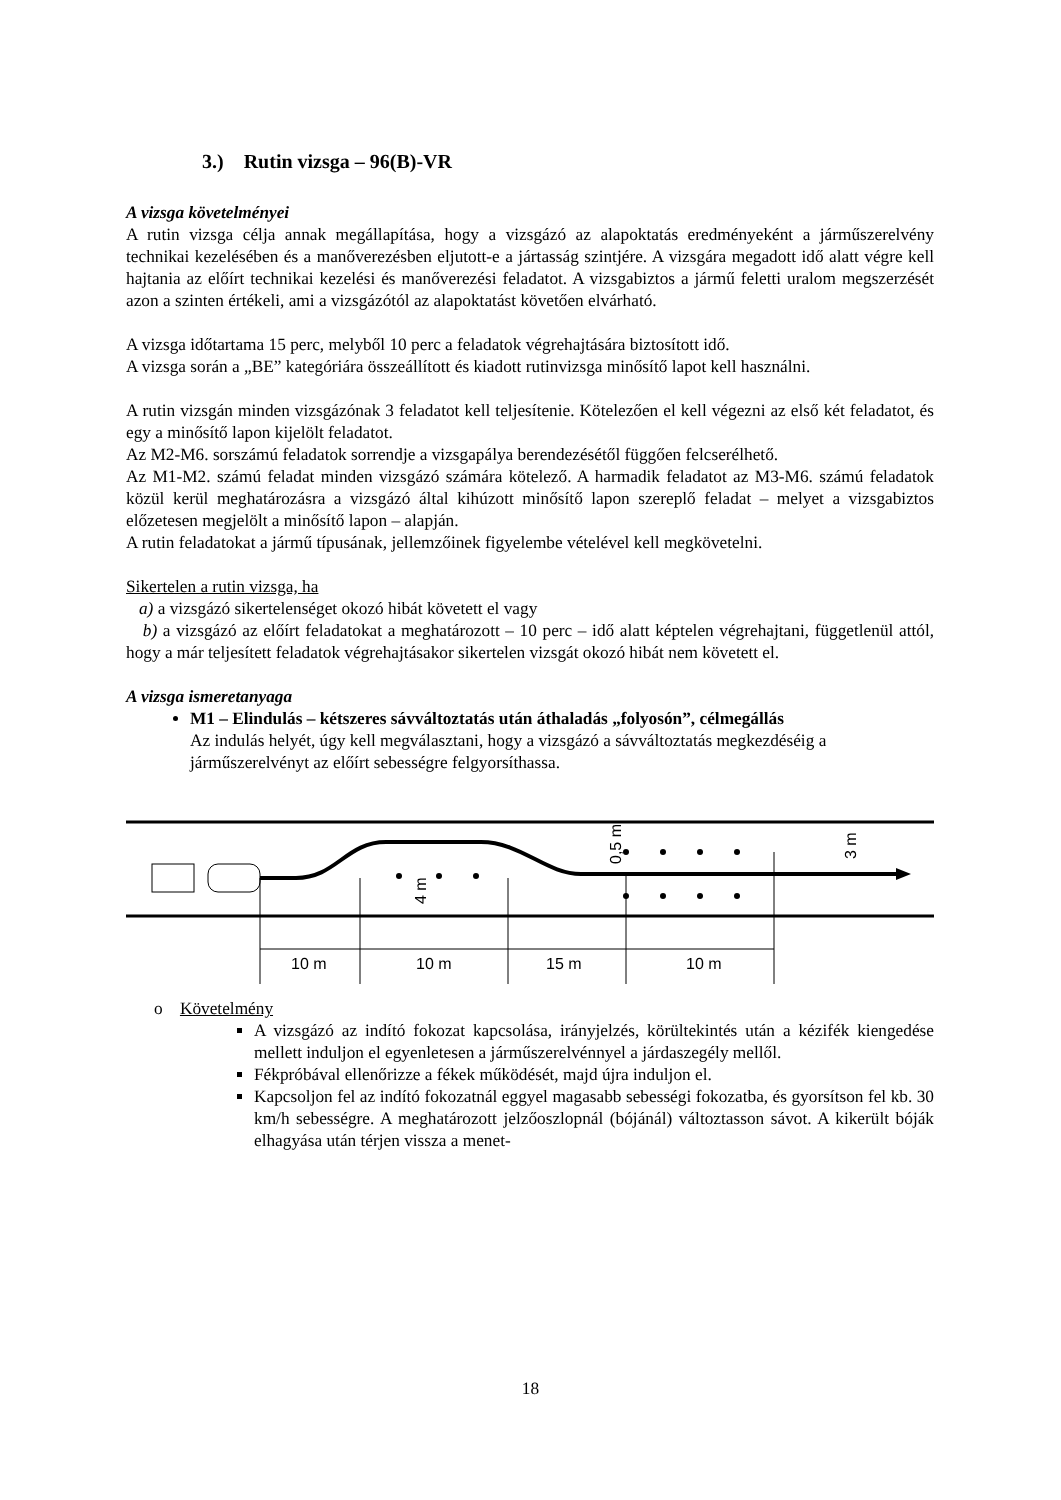3.) Rutin vizsga – 96(B)-VR
A vizsga követelményei
A rutin vizsga célja annak megállapítása, hogy a vizsgázó az alapoktatás eredményeként a járműszerelvény technikai kezelésében és a manőverezésben eljutott-e a jártasság szintjére. A vizsgára megadott idő alatt végre kell hajtania az előírt technikai kezelési és manőverezési feladatot. A vizsgabiztos a jármű feletti uralom megszerzését azon a szinten értékeli, ami a vizsgázótól az alapoktatást követően elvárható.
A vizsga időtartama 15 perc, melyből 10 perc a feladatok végrehajtására biztosított idő.
A vizsga során a „BE” kategóriára összeállított és kiadott rutinvizsga minősítő lapot kell használni.
A rutin vizsgán minden vizsgázónak 3 feladatot kell teljesítenie. Kötelezően el kell végezni az első két feladatot, és egy a minősítő lapon kijelölt feladatot.
Az M2-M6. sorszámú feladatok sorrendje a vizsgapálya berendezésétől függően felcserélhető.
Az M1-M2. számú feladat minden vizsgázó számára kötelező. A harmadik feladatot az M3-M6. számú feladatok közül kerül meghatározásra a vizsgázó által kihúzott minősítő lapon szereplő feladat – melyet a vizsgabiztos előzetesen megjelölt a minősítő lapon – alapján.
A rutin feladatokat a jármű típusának, jellemzőinek figyelembe vételével kell megkövetelni.
Sikertelen a rutin vizsga, ha
a) a vizsgázó sikertelenséget okozó hibát követett el vagy
b) a vizsgázó az előírt feladatokat a meghatározott – 10 perc – idő alatt képtelen végrehajtani, függetlenül attól, hogy a már teljesített feladatok végrehajtásakor sikertelen vizsgát okozó hibát nem követett el.
A vizsga ismeretanyaga
M1 – Elindulás – kétszeres sávváltoztatás után áthaladás „folyosón”, célmegállás
Az indulás helyét, úgy kell megválasztani, hogy a vizsgázó a sávváltoztatás megkezdéséig a járműszerelvényt az előírt sebességre felgyorsíthassa.
10 m
10 m
15 m
10 m
4 m
0,5 m
3 m
o Követelmény
A vizsgázó az indító fokozat kapcsolása, irányjelzés, körültekintés után a kézifék kiengedése mellett induljon el egyenletesen a járműszerelvénnyel a járdaszegély mellől.
Fékpróbával ellenőrizze a fékek működését, majd újra induljon el.
Kapcsoljon fel az indító fokozatnál eggyel magasabb sebességi fokozatba, és gyorsítson fel kb. 30 km/h sebességre. A meghatározott jelzőoszlopnál (bójánál) változtasson sávot. A kikerült bóják elhagyása után térjen vissza a menet-
18